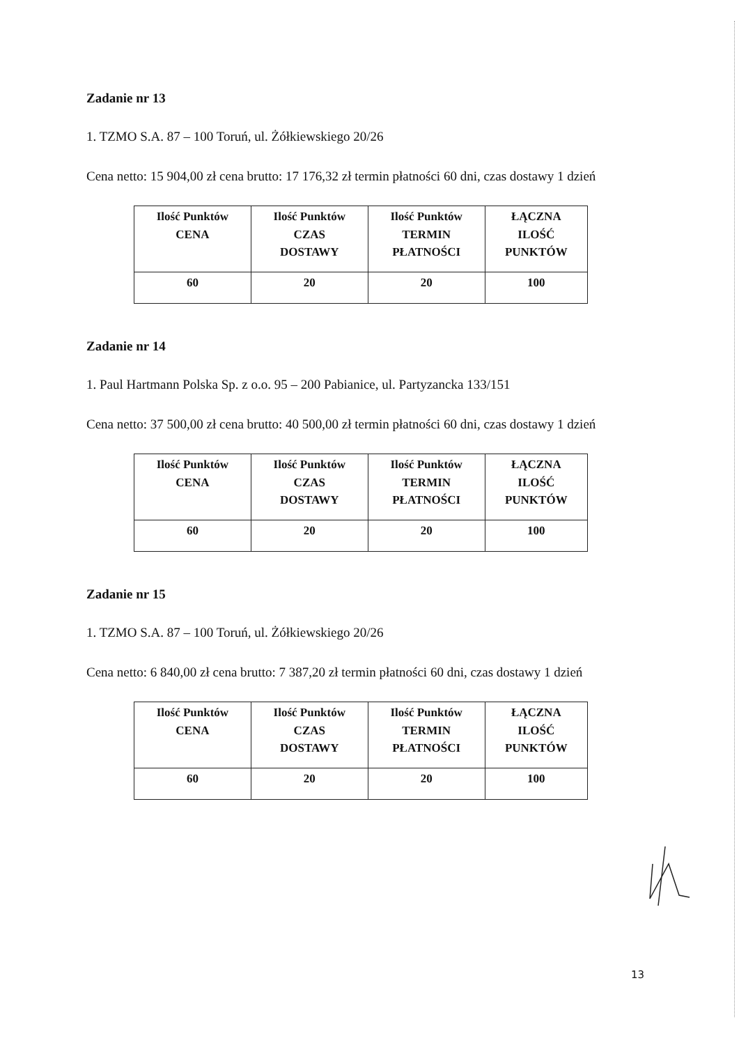Zadanie nr 13
1. TZMO S.A. 87 – 100 Toruń, ul. Żółkiewskiego 20/26
Cena netto: 15 904,00 zł cena brutto: 17 176,32 zł termin płatności 60 dni, czas dostawy 1 dzień
| Ilość Punktów CENA | Ilość Punktów CZAS DOSTAWY | Ilość Punktów TERMIN PŁATNOŚCI | ŁĄCZNA ILOŚĆ PUNKTÓW |
| 60 | 20 | 20 | 100 |
Zadanie nr 14
1. Paul Hartmann Polska Sp. z o.o. 95 – 200 Pabianice, ul. Partyzancka 133/151
Cena netto: 37 500,00 zł cena brutto: 40 500,00 zł termin płatności 60 dni, czas dostawy 1 dzień
| Ilość Punktów CENA | Ilość Punktów CZAS DOSTAWY | Ilość Punktów TERMIN PŁATNOŚCI | ŁĄCZNA ILOŚĆ PUNKTÓW |
| 60 | 20 | 20 | 100 |
Zadanie nr 15
1. TZMO S.A. 87 – 100 Toruń, ul. Żółkiewskiego 20/26
Cena netto: 6 840,00 zł cena brutto: 7 387,20 zł termin płatności 60 dni, czas dostawy 1 dzień
| Ilość Punktów CENA | Ilość Punktów CZAS DOSTAWY | Ilość Punktów TERMIN PŁATNOŚCI | ŁĄCZNA ILOŚĆ PUNKTÓW |
| 60 | 20 | 20 | 100 |
13